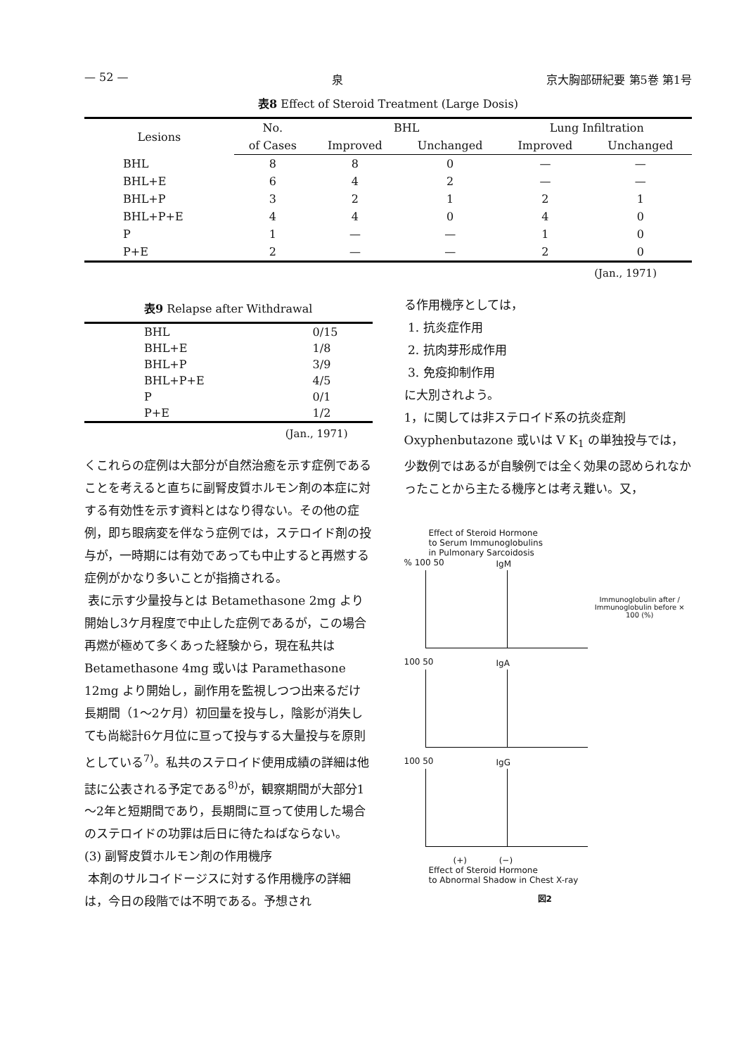— 52 — 泉 京大胸部研紀要 第5巻 第1号
表8 Effect of Steroid Treatment (Large Dosis)
| Lesions | No. | BHL | | Lung Infiltration | |
| --- | --- | --- | --- | --- | --- |
| | of Cases | Improved | Unchanged | Improved | Unchanged |
| BHL | 8 | 8 | 0 | — | — |
| BHL+E | 6 | 4 | 2 | — | — |
| BHL+P | 3 | 2 | 1 | 2 | 1 |
| BHL+P+E | 4 | 4 | 0 | 4 | 0 |
| P | 1 | — | — | 1 | 0 |
| P+E | 2 | — | — | 2 | 0 |
(Jan., 1971)
表9 Relapse after Withdrawal
| BHL | 0/15 |
| BHL+E | 1/8 |
| BHL+P | 3/9 |
| BHL+P+E | 4/5 |
| P | 0/1 |
| P+E | 1/2 |
(Jan., 1971)
くこれらの症例は大部分が自然治癒を示す症例であることを考えると直ちに副腎皮質ホルモン剤の本症に対する有効性を示す資料とはなり得ない。その他の症例，即ち眼病変を伴なう症例では，ステロイド剤の投与が，一時期には有効であっても中止すると再燃する症例がかなり多いことが指摘される。
表に示す少量投与とは Betamethasone 2mg より開始し3ケ月程度で中止した症例であるが，この場合再燃が極めて多くあった経験から，現在私共は Betamethasone 4mg 或いは Paramethasone 12mg より開始し，副作用を監視しつつ出来るだけ長期間（1～2ケ月）初回量を投与し，陰影が消失しても尚総計6ケ月位に亘って投与する大量投与を原則としている<sup>7)</sup>。私共のステロイド使用成績の詳細は他誌に公表される予定である<sup>8)</sup>が，観察期間が大部分1～2年と短期間であり，長期間に亘って使用した場合のステロイドの功罪は后日に待たねばならない。
(3) 副腎皮質ホルモン剤の作用機序
本剤のサルコイドージスに対する作用機序の詳細は，今日の段階では不明である。予想され
る作用機序としては，
1. 抗炎症作用
2. 抗肉芽形成作用
3. 免疫抑制作用
に大別されよう。
1，に関しては非ステロイド系の抗炎症剤 Oxyphenbutazone 或いは V K<sub>1</sub> の単独投与では，少数例ではあるが自験例では全く効果の認められなかったことから主たる機序とは考え難い。又，
Effect of Steroid Hormone
to Serum Immunoglobulins
in Pulmonary Sarcoidosis
% 100 50
IgM
Immunoglobulin after / Immunoglobulin before × 100 (%)
100 50
IgA
100 50
IgG
(+) (−)
Effect of Steroid Hormone
to Abnormal Shadow in Chest X-ray
図2